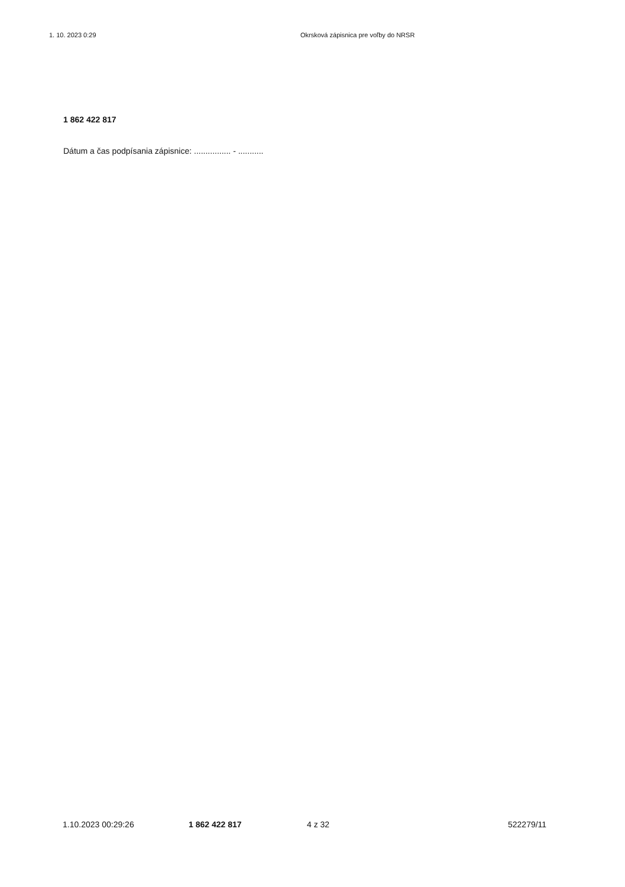1. 10. 2023 0:29 Okrsková zápisnica pre voľby do NRSR
1 862 422 817
Dátum a čas podpísania zápisnice: ................ - ...........
1.10.2023 00:29:26 1 862 422 817 4 z 32 522279/11